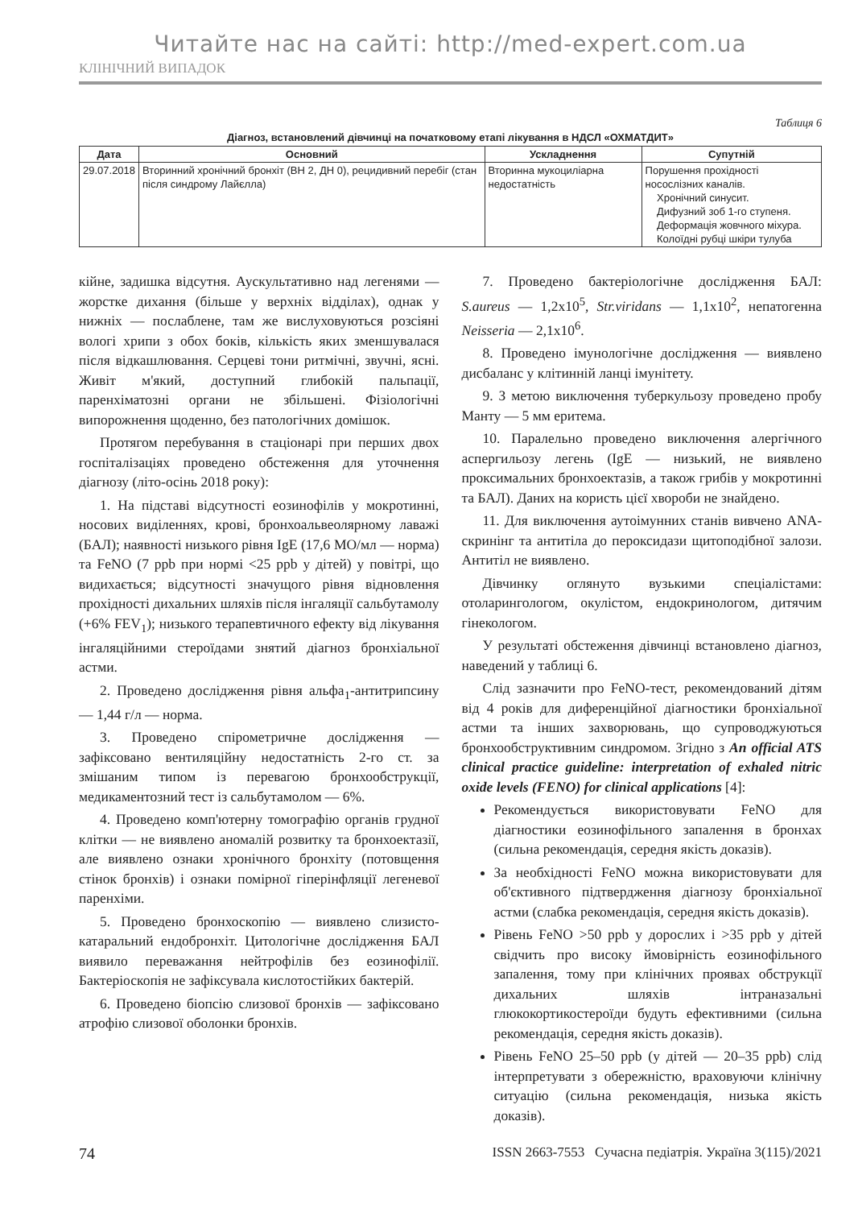Читайте нас на сайті: http://med-expert.com.ua
КЛІНІЧНИЙ ВИПАДОК
Таблиця 6
Діагноз, встановлений дівчинці на початковому етапі лікування в НДСЛ «ОХМАТДИТ»
| Дата | Основний | Ускладнення | Супутній |
| --- | --- | --- | --- |
| 29.07.2018 | Вторинний хронічний бронхіт (ВН 2, ДН 0), рецидивний перебіг (стан після синдрому Лайєлла) | Вторинна мукоциліарна недостатність | Порушення прохідності носослізних каналів. Хронічний синусит. Дифузний зоб 1-го ступеня. Деформація жовчного міхура. Колоїдні рубці шкіри тулуба |
кійне, задишка відсутня. Аускультативно над легенями — жорстке дихання (більше у верхніх відділах), однак у нижніх — послаблене, там же вислуховуються розсіяні вологі хрипи з обох боків, кількість яких зменшувалася після відкашлювання. Серцеві тони ритмічні, звучні, ясні. Живіт м'який, доступний глибокій пальпації, паренхіматозні органи не збільшені. Фізіологічні випорожнення щоденно, без патологічних домішок.
Протягом перебування в стаціонарі при перших двох госпіталізаціях проведено обстеження для уточнення діагнозу (літо-осінь 2018 року):
1. На підставі відсутності еозинофілів у мокротинні, носових виділеннях, крові, бронхоальвеолярному лаважі (БАЛ); наявності низького рівня IgE (17,6 МО/мл — норма) та FeNO (7 ppb при нормі <25 ppb у дітей) у повітрі, що видихається; відсутності значущого рівня відновлення прохідності дихальних шляхів після інгаляції сальбутамолу (+6% FEV<sub>1</sub>); низького терапевтичного ефекту від лікування інгаляційними стероїдами знятий діагноз бронхіальної астми.
2. Проведено дослідження рівня альфа<sub>1</sub>-антитрипсину — 1,44 г/л — норма.
3. Проведено спірометричне дослідження — зафіксовано вентиляційну недостатність 2-го ст. за змішаним типом із перевагою бронхообструкції, медикаментозний тест із сальбутамолом — 6%.
4. Проведено комп'ютерну томографію органів грудної клітки — не виявлено аномалій розвитку та бронхоектазії, але виявлено ознаки хронічного бронхіту (потовщення стінок бронхів) і ознаки помірної гіперінфляції легеневої паренхіми.
5. Проведено бронхоскопію — виявлено слизисто-катаральний ендобронхіт. Цитологічне дослідження БАЛ виявило переважання нейтрофілів без еозинофілії. Бактеріоскопія не зафіксувала кислотостійких бактерій.
6. Проведено біопсію слизової бронхів — зафіксовано атрофію слизової оболонки бронхів.
7. Проведено бактеріологічне дослідження БАЛ: S.aureus — 1,2x10<sup>5</sup>, Str.viridans — 1,1x10<sup>2</sup>, непатогенна Neisseria — 2,1x10<sup>6</sup>.
8. Проведено імунологічне дослідження — виявлено дисбаланс у клітинній ланці імунітету.
9. З метою виключення туберкульозу проведено пробу Манту — 5 мм еритема.
10. Паралельно проведено виключення алергічного аспергильозу легень (IgE — низький, не виявлено проксимальних бронхоектазів, а також грибів у мокротинні та БАЛ). Даних на користь цієї хвороби не знайдено.
11. Для виключення аутоімунних станів вивчено ANA-скринінг та антитіла до пероксидази щитоподібної залози. Антитіл не виявлено.
Дівчинку оглянуто вузькими спеціалістами: отоларингологом, окулістом, ендокринологом, дитячим гінекологом.
У результаті обстеження дівчинці встановлено діагноз, наведений у таблиці 6.
Слід зазначити про FeNO-тест, рекомендований дітям від 4 років для диференційної діагностики бронхіальної астми та інших захворювань, що супроводжуються бронхообструктивним синдромом. Згідно з An official ATS clinical practice guideline: interpretation of exhaled nitric oxide levels (FENO) for clinical applications [4]:
Рекомендується використовувати FeNO для діагностики еозинофільного запалення в бронхах (сильна рекомендація, середня якість доказів).
За необхідності FeNO можна використовувати для об'єктивного підтвердження діагнозу бронхіальної астми (слабка рекомендація, середня якість доказів).
Рівень FeNO >50 ppb у дорослих і >35 ppb у дітей свідчить про високу ймовірність еозинофільного запалення, тому при клінічних проявах обструкції дихальних шляхів інтраназальні глюкокортикостероїди будуть ефективними (сильна рекомендація, середня якість доказів).
Рівень FeNO 25–50 ppb (у дітей — 20–35 ppb) слід інтерпретувати з обережністю, враховуючи клінічну ситуацію (сильна рекомендація, низька якість доказів).
74 ISSN 2663-7553 Сучасна педіатрія. Україна 3(115)/2021